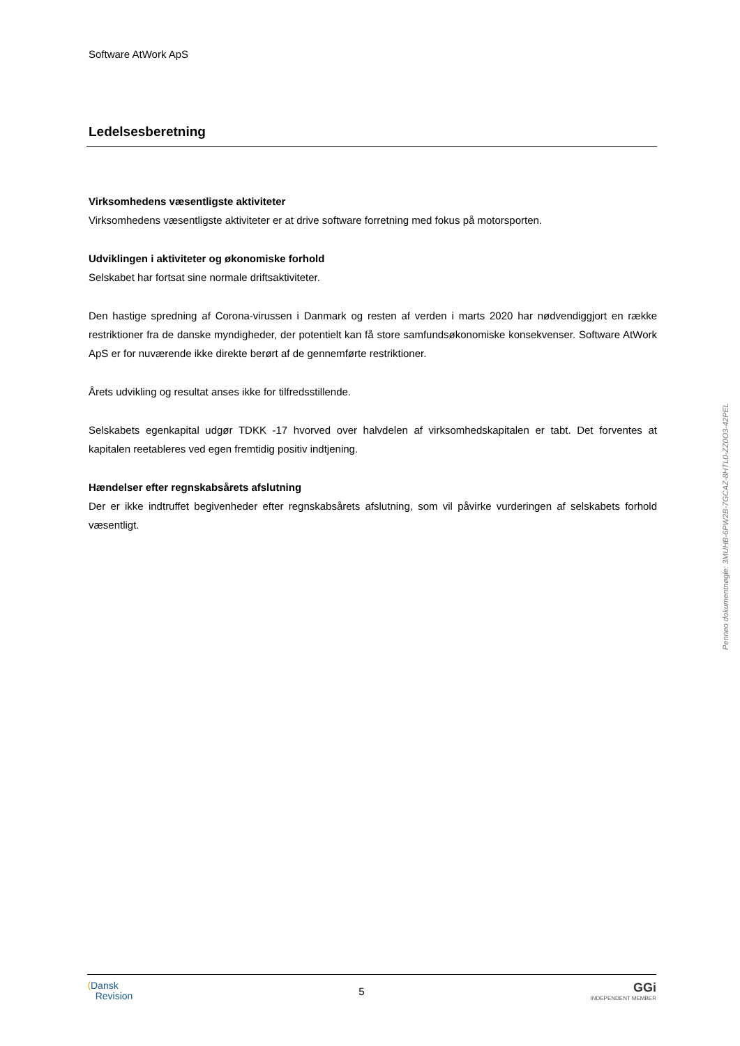Software AtWork ApS
Ledelsesberetning
Virksomhedens væsentligste aktiviteter
Virksomhedens væsentligste aktiviteter er at drive software forretning med fokus på motorsporten.
Udviklingen i aktiviteter og økonomiske forhold
Selskabet har fortsat sine normale driftsaktiviteter.
Den hastige spredning af Corona-virussen i Danmark og resten af verden i marts 2020 har nødvendiggjort en række restriktioner fra de danske myndigheder, der potentielt kan få store samfundsøkonomiske konsekvenser. Software AtWork ApS er for nuværende ikke direkte berørt af de gennemførte restriktioner.
Årets udvikling og resultat anses ikke for tilfredsstillende.
Selskabets egenkapital udgør TDKK -17 hvorved over halvdelen af virksomhedskapitalen er tabt. Det forventes at kapitalen reetableres ved egen fremtidig positiv indtjening.
Hændelser efter regnskabsårets afslutning
Der er ikke indtruffet begivenheder efter regnskabsårets afslutning, som vil påvirke vurderingen af selskabets forhold væsentligt.
Penneo dokumentnøgle: 3MUHB-6PW2B-7GCAZ-8HTL0-ZZ0O3-42PEL
⟨Dansk
Revision
5
GGi
INDEPENDENT MEMBER